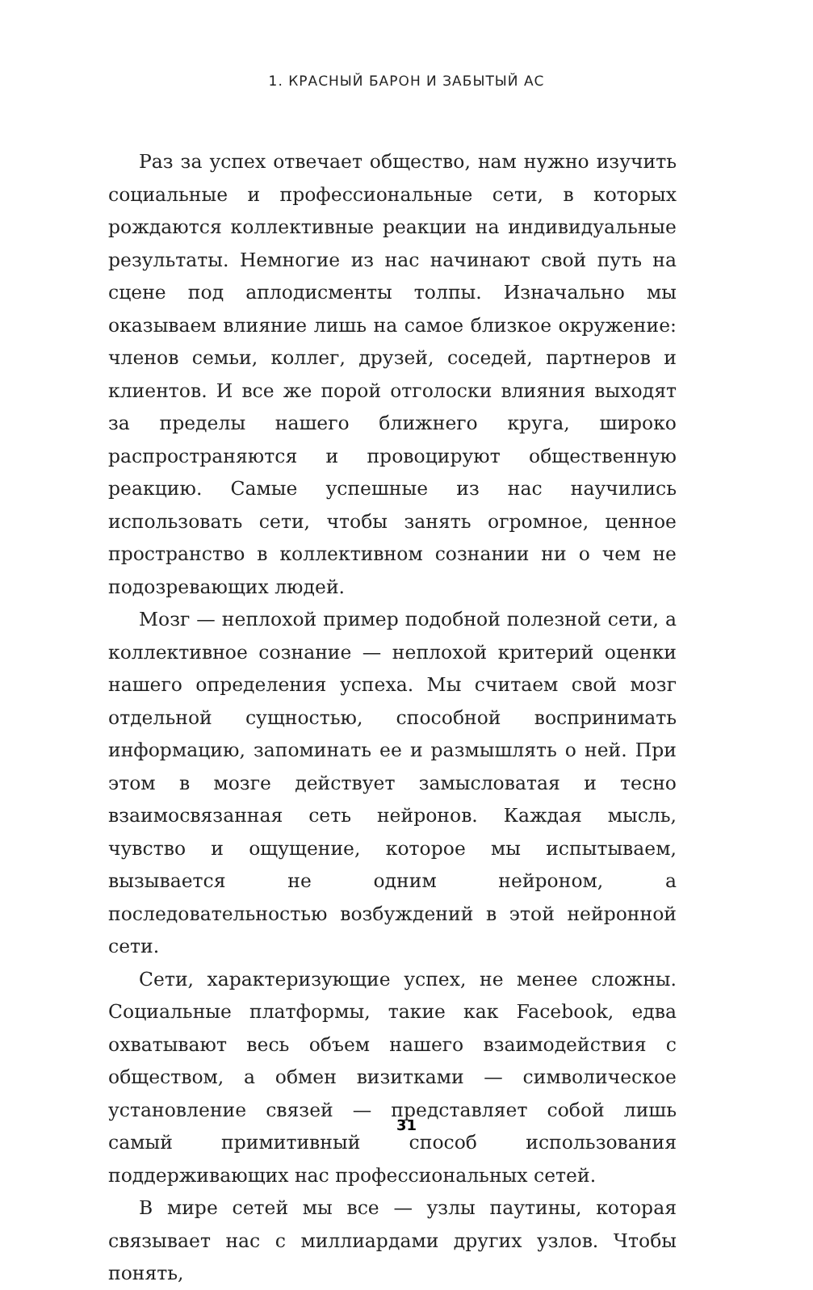1. КРАСНЫЙ БАРОН И ЗАБЫТЫЙ АС
Раз за успех отвечает общество, нам нужно изучить социальные и профессиональные сети, в которых рождаются коллективные реакции на индивидуальные результаты. Немногие из нас начинают свой путь на сцене под аплодисменты толпы. Изначально мы оказываем влияние лишь на самое близкое окружение: членов семьи, коллег, друзей, соседей, партнеров и клиентов. И все же порой отголоски влияния выходят за пределы нашего ближнего круга, широко распространяются и провоцируют общественную реакцию. Самые успешные из нас научились использовать сети, чтобы занять огромное, ценное пространство в коллективном сознании ни о чем не подозревающих людей.
Мозг — неплохой пример подобной полезной сети, а коллективное сознание — неплохой критерий оценки нашего определения успеха. Мы считаем свой мозг отдельной сущностью, способной воспринимать информацию, запоминать ее и размышлять о ней. При этом в мозге действует замысловатая и тесно взаимосвязанная сеть нейронов. Каждая мысль, чувство и ощущение, которое мы испытываем, вызывается не одним нейроном, а последовательностью возбуждений в этой нейронной сети.
Сети, характеризующие успех, не менее сложны. Социальные платформы, такие как Facebook, едва охватывают весь объем нашего взаимодействия с обществом, а обмен визитками — символическое установление связей — представляет собой лишь самый примитивный способ использования поддерживающих нас профессиональных сетей.
В мире сетей мы все — узлы паутины, которая связывает нас с миллиардами других узлов. Чтобы понять,
31